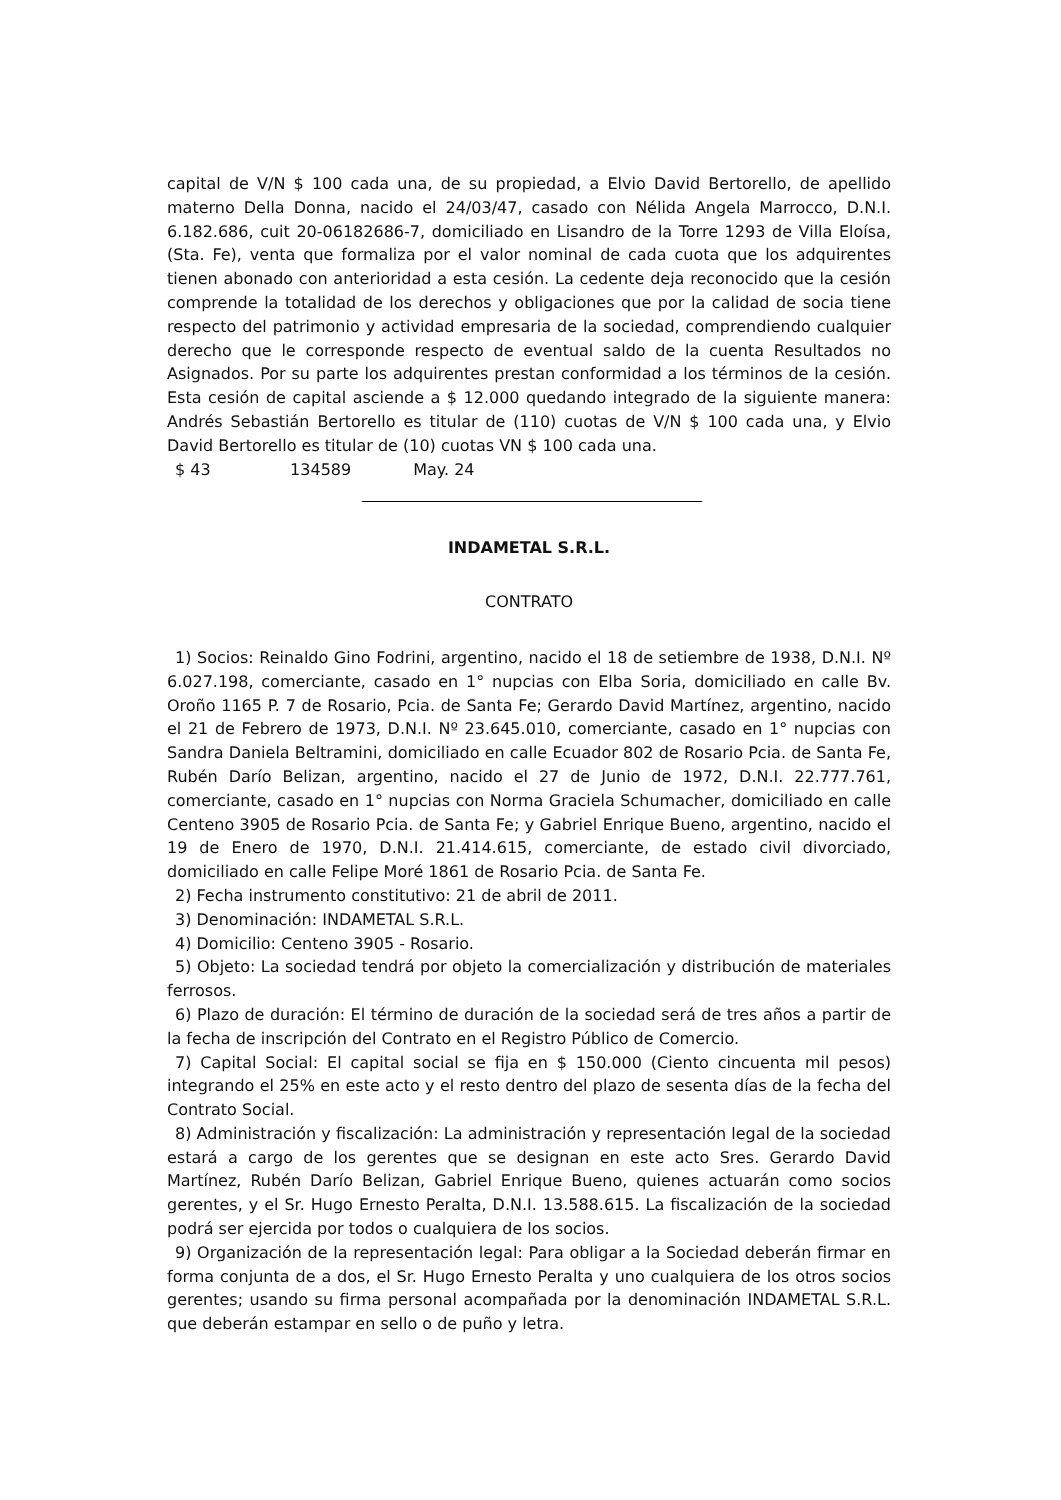capital de V/N $ 100 cada una, de su propiedad, a Elvio David Bertorello, de apellido materno Della Donna, nacido el 24/03/47, casado con Nélida Angela Marrocco, D.N.I. 6.182.686, cuit 20-06182686-7, domiciliado en Lisandro de la Torre 1293 de Villa Eloísa, (Sta. Fe), venta que formaliza por el valor nominal de cada cuota que los adquirentes tienen abonado con anterioridad a esta cesión. La cedente deja reconocido que la cesión comprende la totalidad de los derechos y obligaciones que por la calidad de socia tiene respecto del patrimonio y actividad empresaria de la sociedad, comprendiendo cualquier derecho que le corresponde respecto de eventual saldo de la cuenta Resultados no Asignados. Por su parte los adquirentes prestan conformidad a los términos de la cesión. Esta cesión de capital asciende a $ 12.000 quedando integrado de la siguiente manera: Andrés Sebastián Bertorello es titular de (110) cuotas de V/N $ 100 cada una, y Elvio David Bertorello es titular de (10) cuotas VN $ 100 cada una.
$ 43 134589 May. 24
INDAMETAL S.R.L.
CONTRATO
1) Socios: Reinaldo Gino Fodrini, argentino, nacido el 18 de setiembre de 1938, D.N.I. Nº 6.027.198, comerciante, casado en 1° nupcias con Elba Soria, domiciliado en calle Bv. Oroño 1165 P. 7 de Rosario, Pcia. de Santa Fe; Gerardo David Martínez, argentino, nacido el 21 de Febrero de 1973, D.N.I. Nº 23.645.010, comerciante, casado en 1° nupcias con Sandra Daniela Beltramini, domiciliado en calle Ecuador 802 de Rosario Pcia. de Santa Fe, Rubén Darío Belizan, argentino, nacido el 27 de Junio de 1972, D.N.I. 22.777.761, comerciante, casado en 1° nupcias con Norma Graciela Schumacher, domiciliado en calle Centeno 3905 de Rosario Pcia. de Santa Fe; y Gabriel Enrique Bueno, argentino, nacido el 19 de Enero de 1970, D.N.I. 21.414.615, comerciante, de estado civil divorciado, domiciliado en calle Felipe Moré 1861 de Rosario Pcia. de Santa Fe.
2) Fecha instrumento constitutivo: 21 de abril de 2011.
3) Denominación: INDAMETAL S.R.L.
4) Domicilio: Centeno 3905 - Rosario.
5) Objeto: La sociedad tendrá por objeto la comercialización y distribución de materiales ferrosos.
6) Plazo de duración: El término de duración de la sociedad será de tres años a partir de la fecha de inscripción del Contrato en el Registro Público de Comercio.
7) Capital Social: El capital social se fija en $ 150.000 (Ciento cincuenta mil pesos) integrando el 25% en este acto y el resto dentro del plazo de sesenta días de la fecha del Contrato Social.
8) Administración y fiscalización: La administración y representación legal de la sociedad estará a cargo de los gerentes que se designan en este acto Sres. Gerardo David Martínez, Rubén Darío Belizan, Gabriel Enrique Bueno, quienes actuarán como socios gerentes, y el Sr. Hugo Ernesto Peralta, D.N.I. 13.588.615. La fiscalización de la sociedad podrá ser ejercida por todos o cualquiera de los socios.
9) Organización de la representación legal: Para obligar a la Sociedad deberán firmar en forma conjunta de a dos, el Sr. Hugo Ernesto Peralta y uno cualquiera de los otros socios gerentes; usando su firma personal acompañada por la denominación INDAMETAL S.R.L. que deberán estampar en sello o de puño y letra.